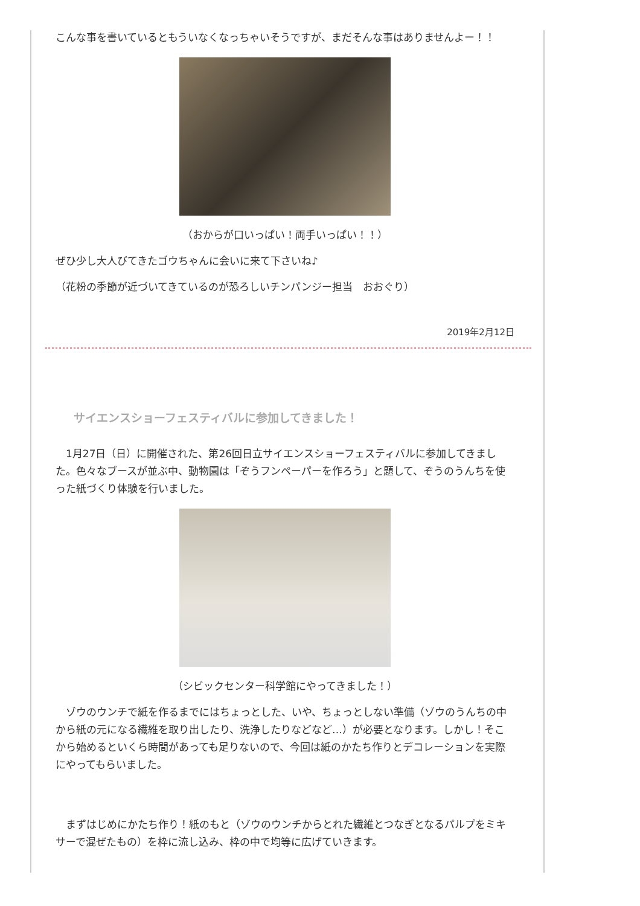こんな事を書いているともういなくなっちゃいそうですが、まだそんな事はありませんよー！！
（おからが口いっぱい！両手いっぱい！！）
ぜひ少し大人びてきたゴウちゃんに会いに来て下さいね♪
（花粉の季節が近づいてきているのが恐ろしいチンパンジー担当　おおぐり）
2019年2月12日
サイエンスショーフェスティバルに参加してきました！
　1月27日（日）に開催された、第26回日立サイエンスショーフェスティバルに参加してきました。色々なブースが並ぶ中、動物園は「ぞうフンペーパーを作ろう」と題して、ぞうのうんちを使った紙づくり体験を行いました。
（シビックセンター科学館にやってきました！）
　ゾウのウンチで紙を作るまでにはちょっとした、いや、ちょっとしない準備（ゾウのうんちの中から紙の元になる繊維を取り出したり、洗浄したりなどなど…）が必要となります。しかし！そこから始めるといくら時間があっても足りないので、今回は紙のかたち作りとデコレーションを実際にやってもらいました。
　まずはじめにかたち作り！紙のもと（ゾウのウンチからとれた繊維とつなぎとなるパルプをミキサーで混ぜたもの）を枠に流し込み、枠の中で均等に広げていきます。